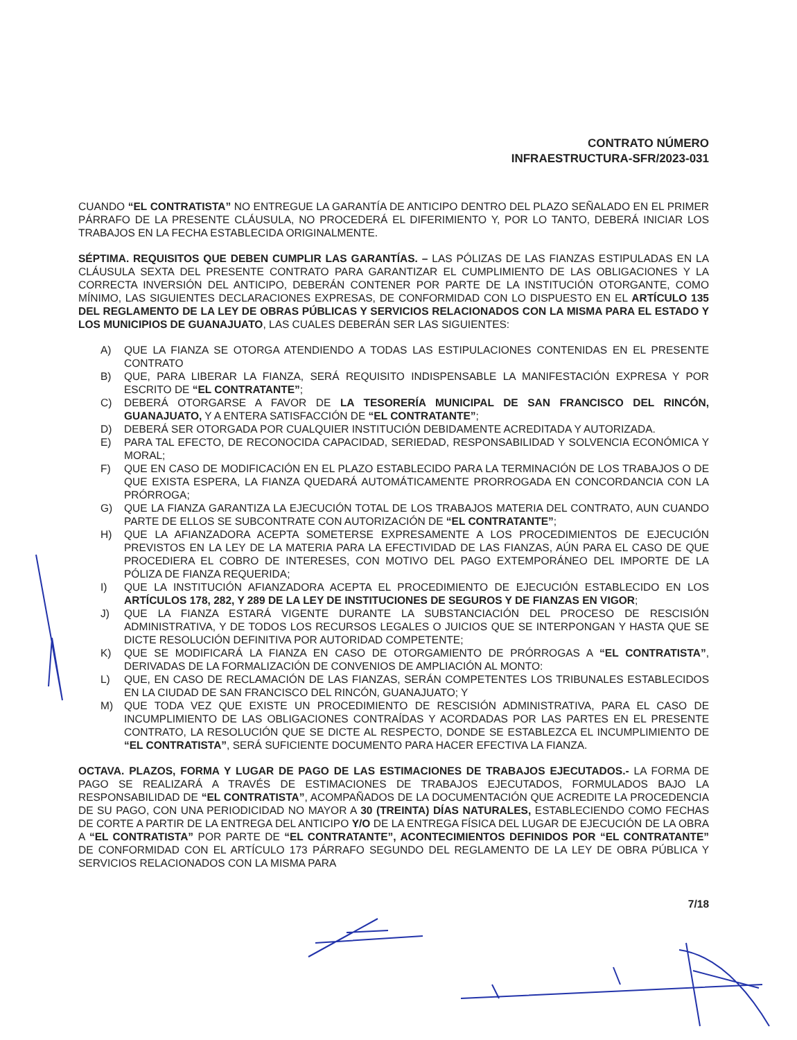CONTRATO NÚMERO
INFRAESTRUCTURA-SFR/2023-031
CUANDO “EL CONTRATISTA” NO ENTREGUE LA GARANTÍA DE ANTICIPO DENTRO DEL PLAZO SEÑALADO EN EL PRIMER PÁRRAFO DE LA PRESENTE CLÁUSULA, NO PROCEDERÁ EL DIFERIMIENTO Y, POR LO TANTO, DEBERÁ INICIAR LOS TRABAJOS EN LA FECHA ESTABLECIDA ORIGINALMENTE.
SÉPTIMA. REQUISITOS QUE DEBEN CUMPLIR LAS GARANTÍAS. – LAS PÓLIZAS DE LAS FIANZAS ESTIPULADAS EN LA CLÁUSULA SEXTA DEL PRESENTE CONTRATO PARA GARANTIZAR EL CUMPLIMIENTO DE LAS OBLIGACIONES Y LA CORRECTA INVERSIÓN DEL ANTICIPO, DEBERÁN CONTENER POR PARTE DE LA INSTITUCIÓN OTORGANTE, COMO MÍNIMO, LAS SIGUIENTES DECLARACIONES EXPRESAS, DE CONFORMIDAD CON LO DISPUESTO EN EL ARTÍCULO 135 DEL REGLAMENTO DE LA LEY DE OBRAS PÚBLICAS Y SERVICIOS RELACIONADOS CON LA MISMA PARA EL ESTADO Y LOS MUNICIPIOS DE GUANAJUATO, LAS CUALES DEBERÁN SER LAS SIGUIENTES:
A) QUE LA FIANZA SE OTORGA ATENDIENDO A TODAS LAS ESTIPULACIONES CONTENIDAS EN EL PRESENTE CONTRATO
B) QUE, PARA LIBERAR LA FIANZA, SERÁ REQUISITO INDISPENSABLE LA MANIFESTACIÓN EXPRESA Y POR ESCRITO DE “EL CONTRATANTE”;
C) DEBERÁ OTORGARSE A FAVOR DE LA TESORERÍA MUNICIPAL DE SAN FRANCISCO DEL RINCÓN, GUANAJUATO, Y A ENTERA SATISFACCIÓN DE “EL CONTRATANTE”;
D) DEBERÁ SER OTORGADA POR CUALQUIER INSTITUCIÓN DEBIDAMENTE ACREDITADA Y AUTORIZADA.
E) PARA TAL EFECTO, DE RECONOCIDA CAPACIDAD, SERIEDAD, RESPONSABILIDAD Y SOLVENCIA ECONÓMICA Y MORAL;
F) QUE EN CASO DE MODIFICACIÓN EN EL PLAZO ESTABLECIDO PARA LA TERMINACIÓN DE LOS TRABAJOS O DE QUE EXISTA ESPERA, LA FIANZA QUEDARÁ AUTOMÁTICAMENTE PRORROGADA EN CONCORDANCIA CON LA PRÓRROGA;
G) QUE LA FIANZA GARANTIZA LA EJECUCIÓN TOTAL DE LOS TRABAJOS MATERIA DEL CONTRATO, AUN CUANDO PARTE DE ELLOS SE SUBCONTRATE CON AUTORIZACIÓN DE “EL CONTRATANTE”;
H) QUE LA AFIANZADORA ACEPTA SOMETERSE EXPRESAMENTE A LOS PROCEDIMIENTOS DE EJECUCIÓN PREVISTOS EN LA LEY DE LA MATERIA PARA LA EFECTIVIDAD DE LAS FIANZAS, AÚN PARA EL CASO DE QUE PROCEDIERA EL COBRO DE INTERESES, CON MOTIVO DEL PAGO EXTEMPORÁNEO DEL IMPORTE DE LA PÓLIZA DE FIANZA REQUERIDA;
I) QUE LA INSTITUCIÓN AFIANZADORA ACEPTA EL PROCEDIMIENTO DE EJECUCIÓN ESTABLECIDO EN LOS ARTÍCULOS 178, 282, Y 289 DE LA LEY DE INSTITUCIONES DE SEGUROS Y DE FIANZAS EN VIGOR;
J) QUE LA FIANZA ESTARÁ VIGENTE DURANTE LA SUBSTANCIACIÓN DEL PROCESO DE RESCISIÓN ADMINISTRATIVA, Y DE TODOS LOS RECURSOS LEGALES O JUICIOS QUE SE INTERPONGAN Y HASTA QUE SE DICTE RESOLUCIÓN DEFINITIVA POR AUTORIDAD COMPETENTE;
K) QUE SE MODIFICARÁ LA FIANZA EN CASO DE OTORGAMIENTO DE PRÓRROGAS A “EL CONTRATISTA”, DERIVADAS DE LA FORMALIZACIÓN DE CONVENIOS DE AMPLIACIÓN AL MONTO:
L) QUE, EN CASO DE RECLAMACIÓN DE LAS FIANZAS, SERÁN COMPETENTES LOS TRIBUNALES ESTABLECIDOS EN LA CIUDAD DE SAN FRANCISCO DEL RINCÓN, GUANAJUATO; Y
M) QUE TODA VEZ QUE EXISTE UN PROCEDIMIENTO DE RESCISIÓN ADMINISTRATIVA, PARA EL CASO DE INCUMPLIMIENTO DE LAS OBLIGACIONES CONTRAÍDAS Y ACORDADAS POR LAS PARTES EN EL PRESENTE CONTRATO, LA RESOLUCIÓN QUE SE DICTE AL RESPECTO, DONDE SE ESTABLEZCA EL INCUMPLIMIENTO DE “EL CONTRATISTA”, SERÁ SUFICIENTE DOCUMENTO PARA HACER EFECTIVA LA FIANZA.
OCTAVA. PLAZOS, FORMA Y LUGAR DE PAGO DE LAS ESTIMACIONES DE TRABAJOS EJECUTADOS.- LA FORMA DE PAGO SE REALIZARÁ A TRAVÉS DE ESTIMACIONES DE TRABAJOS EJECUTADOS, FORMULADOS BAJO LA RESPONSABILIDAD DE “EL CONTRATISTA”, ACOMPAÑADOS DE LA DOCUMENTACIÓN QUE ACREDITE LA PROCEDENCIA DE SU PAGO, CON UNA PERIODICIDAD NO MAYOR A 30 (TREINTA) DÍAS NATURALES, ESTABLECIENDO COMO FECHAS DE CORTE A PARTIR DE LA ENTREGA DEL ANTICIPO Y/O DE LA ENTREGA FÍSICA DEL LUGAR DE EJECUCIÓN DE LA OBRA A “EL CONTRATISTA” POR PARTE DE “EL CONTRATANTE”, ACONTECIMIENTOS DEFINIDOS POR “EL CONTRATANTE” DE CONFORMIDAD CON EL ARTÍCULO 173 PÁRRAFO SEGUNDO DEL REGLAMENTO DE LA LEY DE OBRA PÚBLICA Y SERVICIOS RELACIONADOS CON LA MISMA PARA
7/18